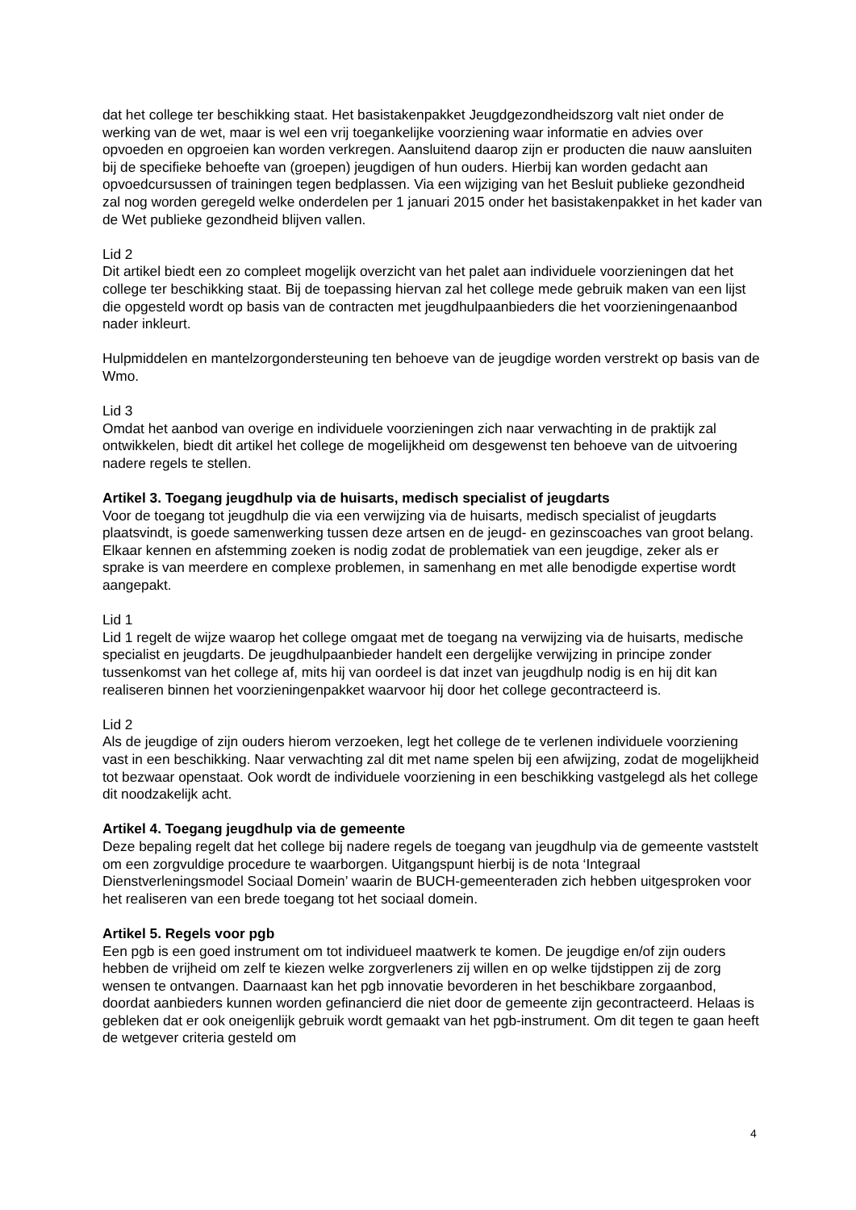dat het college ter beschikking staat. Het basistakenpakket Jeugdgezondheidszorg valt niet onder de werking van de wet, maar is wel een vrij toegankelijke voorziening waar informatie en advies over opvoeden en opgroeien kan worden verkregen. Aansluitend daarop zijn er producten die nauw aansluiten bij de specifieke behoefte van (groepen) jeugdigen of hun ouders. Hierbij kan worden gedacht aan opvoedcursussen of trainingen tegen bedplassen. Via een wijziging van het Besluit publieke gezondheid zal nog worden geregeld welke onderdelen per 1 januari 2015 onder het basistakenpakket in het kader van de Wet publieke gezondheid blijven vallen.
Lid 2
Dit artikel biedt een zo compleet mogelijk overzicht van het palet aan individuele voorzieningen dat het college ter beschikking staat. Bij de toepassing hiervan zal het college mede gebruik maken van een lijst die opgesteld wordt op basis van de contracten met jeugdhulpaanbieders die het voorzieningenaanbod nader inkleurt.
Hulpmiddelen en mantelzorgondersteuning ten behoeve van de jeugdige worden verstrekt op basis van de Wmo.
Lid 3
Omdat het aanbod van overige en individuele voorzieningen zich naar verwachting in de praktijk zal ontwikkelen, biedt dit artikel het college de mogelijkheid om desgewenst ten behoeve van de uitvoering nadere regels te stellen.
Artikel 3. Toegang jeugdhulp via de huisarts, medisch specialist of jeugdarts
Voor de toegang tot jeugdhulp die via een verwijzing via de huisarts, medisch specialist of jeugdarts plaatsvindt, is goede samenwerking tussen deze artsen en de jeugd- en gezinscoaches van groot belang. Elkaar kennen en afstemming zoeken is nodig zodat de problematiek van een jeugdige, zeker als er sprake is van meerdere en complexe problemen, in samenhang en met alle benodigde expertise wordt aangepakt.
Lid 1
Lid 1 regelt de wijze waarop het college omgaat met de toegang na verwijzing via de huisarts, medische specialist en jeugdarts. De jeugdhulpaanbieder handelt een dergelijke verwijzing in principe zonder tussenkomst van het college af, mits hij van oordeel is dat inzet van jeugdhulp nodig is en hij dit kan realiseren binnen het voorzieningenpakket waarvoor hij door het college gecontracteerd is.
Lid 2
Als de jeugdige of zijn ouders hierom verzoeken, legt het college de te verlenen individuele voorziening vast in een beschikking. Naar verwachting zal dit met name spelen bij een afwijzing, zodat de mogelijkheid tot bezwaar openstaat. Ook wordt de individuele voorziening in een beschikking vastgelegd als het college dit noodzakelijk acht.
Artikel 4. Toegang jeugdhulp via de gemeente
Deze bepaling regelt dat het college bij nadere regels de toegang van jeugdhulp via de gemeente vaststelt om een zorgvuldige procedure te waarborgen. Uitgangspunt hierbij is de nota ‘Integraal Dienstverleningsmodel Sociaal Domein’ waarin de BUCH-gemeenteraden zich hebben uitgesproken voor het realiseren van een brede toegang tot het sociaal domein.
Artikel 5. Regels voor pgb
Een pgb is een goed instrument om tot individueel maatwerk te komen. De jeugdige en/of zijn ouders hebben de vrijheid om zelf te kiezen welke zorgverleners zij willen en op welke tijdstippen zij de zorg wensen te ontvangen. Daarnaast kan het pgb innovatie bevorderen in het beschikbare zorgaanbod, doordat aanbieders kunnen worden gefinancierd die niet door de gemeente zijn gecontracteerd. Helaas is gebleken dat er ook oneigenlijk gebruik wordt gemaakt van het pgb-instrument. Om dit tegen te gaan heeft de wetgever criteria gesteld om
4